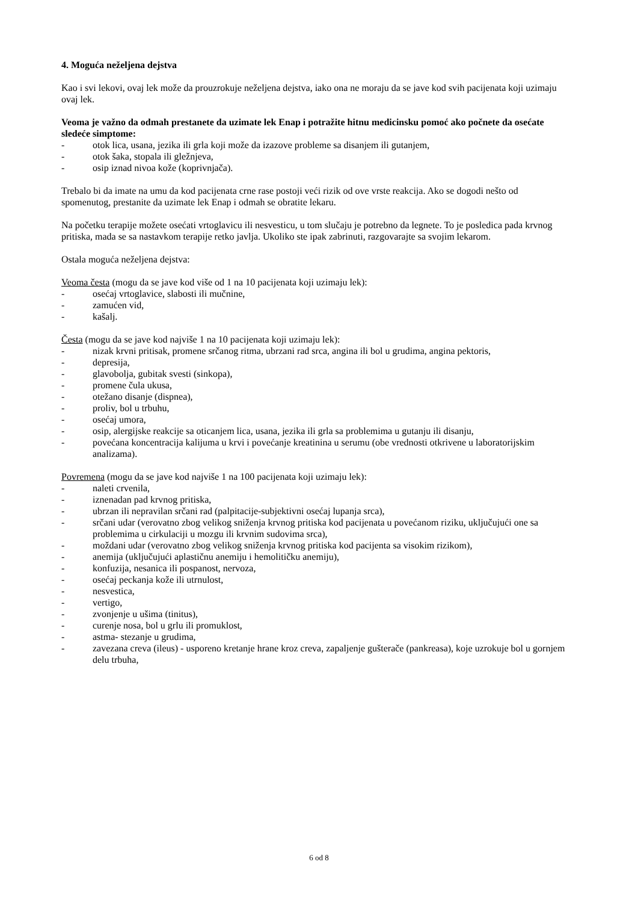4. Moguća neželjena dejstva
Kao i svi lekovi, ovaj lek može da prouzrokuje neželjena dejstva, iako ona ne moraju da se jave kod svih pacijenata koji uzimaju ovaj lek.
Veoma je važno da odmah prestanete da uzimate lek Enap i potražite hitnu medicinsku pomoć ako počnete da osećate sledeće simptome:
- otok lica, usana, jezika ili grla koji može da izazove probleme sa disanjem ili gutanjem,
- otok šaka, stopala ili gležnjeva,
- osip iznad nivoa kože (koprivnjača).
Trebalo bi da imate na umu da kod pacijenata crne rase postoji veći rizik od ove vrste reakcija. Ako se dogodi nešto od spomenutog, prestanite da uzimate lek Enap i odmah se obratite lekaru.
Na početku terapije možete osećati vrtoglavicu ili nesvesticu, u tom slučaju je potrebno da legnete. To je posledica pada krvnog pritiska, mada se sa nastavkom terapije retko javlja. Ukoliko ste ipak zabrinuti, razgovarajte sa svojim lekarom.
Ostala moguća neželjena dejstva:
Veoma česta (mogu da se jave kod više od 1 na 10 pacijenata koji uzimaju lek):
- osećaj vrtoglavice, slabosti ili mučnine,
- zamućen vid,
- kašalj.
Česta (mogu da se jave kod najviše 1 na 10 pacijenata koji uzimaju lek):
- nizak krvni pritisak, promene srčanog ritma, ubrzani rad srca, angina ili bol u grudima, angina pektoris,
- depresija,
- glavobolja, gubitak svesti (sinkopa),
- promene čula ukusa,
- otežano disanje (dispnea),
- proliv, bol u trbuhu,
- osećaj umora,
- osip, alergijske reakcije sa oticanjem lica, usana, jezika ili grla sa problemima u gutanju ili disanju,
- povećana koncentracija kalijuma u krvi i povećanje kreatinina u serumu (obe vrednosti otkrivene u laboratorijskim analizama).
Povremena (mogu da se jave kod najviše 1 na 100 pacijenata koji uzimaju lek):
- naleti crvenila,
- iznenadan pad krvnog pritiska,
- ubrzan ili nepravilan srčani rad (palpitacije-subjektivni osećaj lupanja srca),
- srčani udar (verovatno zbog velikog sniženja krvnog pritiska kod pacijenata u povećanom riziku, uključujući one sa problemima u cirkulaciji u mozgu ili krvnim sudovima srca),
- moždani udar (verovatno zbog velikog sniženja krvnog pritiska kod pacijenta sa visokim rizikom),
- anemija (uključujući aplastičnu anemiju i hemolitičku anemiju),
- konfuzija, nesanica ili pospanost, nervoza,
- osećaj peckanja kože ili utrnulost,
- nesvestica,
- vertigo,
- zvonjenje u ušima (tinitus),
- curenje nosa, bol u grlu ili promuklost,
- astma- stezanje u grudima,
- zavezana creva (ileus) - usporeno kretanje hrane kroz creva, zapaljenje gušterače (pankreasa), koje uzrokuje bol u gornjem delu trbuha,
6 od 8